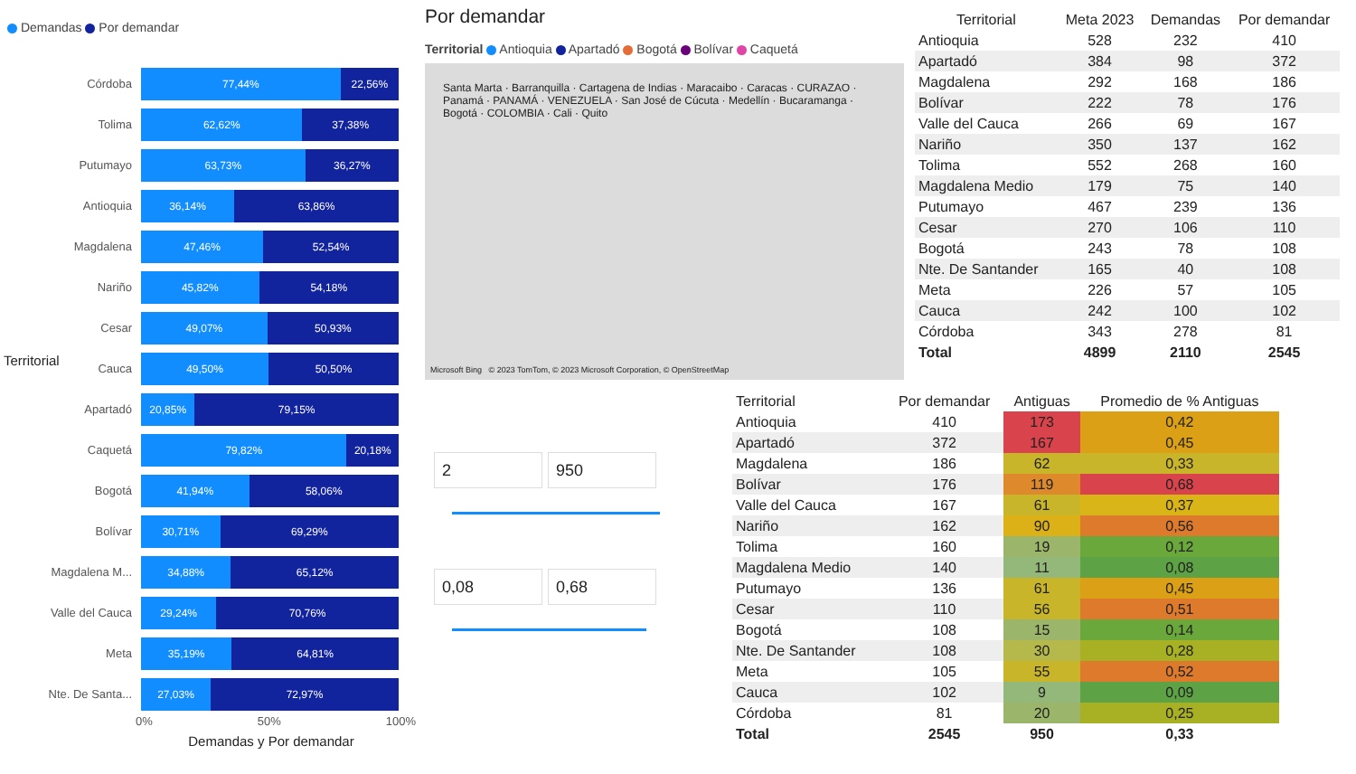Demandas Por demandar
Córdoba
77,44% 22,56%
Tolima
62,62% 37,38%
Putumayo
63,73% 36,27%
Antioquia
36,14% 63,86%
Magdalena
47,46% 52,54%
Nariño
45,82% 54,18%
Cesar
49,07% 50,93%
Cauca
49,50% 50,50%
Apartadó
20,85% 79,15%
Caquetá
79,82% 20,18%
Bogotá
41,94% 58,06%
Bolívar
30,71% 69,29%
Magdalena M...
34,88% 65,12%
Valle del Cauca
29,24% 70,76%
Meta
35,19% 64,81%
Nte. De Santa...
27,03% 72,97%
0% 50% 100%
Demandas y Por demandar
Territorial
Por demandar
Territorial Antioquia Apartadó Bogotá Bolívar Caquetá
Santa Marta · Barranquilla · Cartagena de Indias · Maracaibo · Caracas · CURAZAO · Panamá · PANAMÁ · VENEZUELA · San José de Cúcuta · Medellín · Bucaramanga · Bogotá · COLOMBIA · Cali · Quito
Microsoft Bing © 2023 TomTom, © 2023 Microsoft Corporation, © OpenStreetMap
2 950
0,08 0,68
| Territorial | Meta 2023 | Demandas | Por demandar |
| --- | --- | --- | --- |
| Antioquia | 528 | 232 | 410 |
| Apartadó | 384 | 98 | 372 |
| Magdalena | 292 | 168 | 186 |
| Bolívar | 222 | 78 | 176 |
| Valle del Cauca | 266 | 69 | 167 |
| Nariño | 350 | 137 | 162 |
| Tolima | 552 | 268 | 160 |
| Magdalena Medio | 179 | 75 | 140 |
| Putumayo | 467 | 239 | 136 |
| Cesar | 270 | 106 | 110 |
| Bogotá | 243 | 78 | 108 |
| Nte. De Santander | 165 | 40 | 108 |
| Meta | 226 | 57 | 105 |
| Cauca | 242 | 100 | 102 |
| Córdoba | 343 | 278 | 81 |
| Total | 4899 | 2110 | 2545 |
| Territorial | Por demandar | Antiguas | Promedio de % Antiguas |
| --- | --- | --- | --- |
| Antioquia | 410 | 173 | 0,42 |
| Apartadó | 372 | 167 | 0,45 |
| Magdalena | 186 | 62 | 0,33 |
| Bolívar | 176 | 119 | 0,68 |
| Valle del Cauca | 167 | 61 | 0,37 |
| Nariño | 162 | 90 | 0,56 |
| Tolima | 160 | 19 | 0,12 |
| Magdalena Medio | 140 | 11 | 0,08 |
| Putumayo | 136 | 61 | 0,45 |
| Cesar | 110 | 56 | 0,51 |
| Bogotá | 108 | 15 | 0,14 |
| Nte. De Santander | 108 | 30 | 0,28 |
| Meta | 105 | 55 | 0,52 |
| Cauca | 102 | 9 | 0,09 |
| Córdoba | 81 | 20 | 0,25 |
| Total | 2545 | 950 | 0,33 |